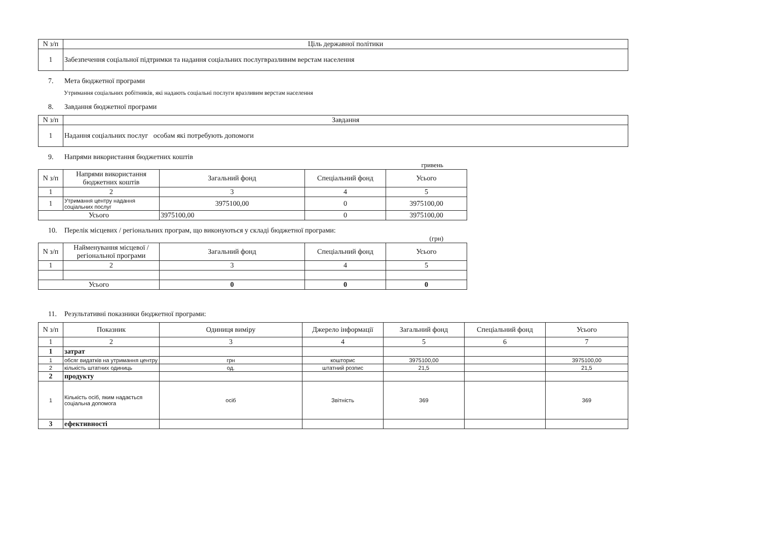| N з/п | Ціль державної політики |
| --- | --- |
| 1 | Забезпечення соціальної підтримки та надання соціальних послугвразливим верстам населення |
7. Мета бюджетної програми
Утримання соціальних робітників, які надають соціальні послуги вразливим верстам населення
8. Завдання бюджетної програми
| N з/п | Завдання |
| --- | --- |
| 1 | Надання соціальних послуг особам які потребують допомоги |
9. Напрями використання бюджетних коштів
гривень
| N з/п | Напрями використання бюджетних коштів | Загальний фонд | Спеціальний фонд | Усього |
| --- | --- | --- | --- | --- |
| 1 | 2 | 3 | 4 | 5 |
| 1 | Утримання центру надання соціальних послуг | 3975100,00 | 0 | 3975100,00 |
| Усього | | 3975100,00 | 0 | 3975100,00 |
10. Перелік місцевих / регіональних програм, що виконуються у складі бюджетної програми:
(грн)
| N з/п | Найменування місцевої / регіональної програми | Загальний фонд | Спеціальний фонд | Усього |
| --- | --- | --- | --- | --- |
| 1 | 2 | 3 | 4 | 5 |
| Усього | | 0 | 0 | 0 |
11. Результативні показники бюджетної програми:
| N з/п | Показник | Одиниця виміру | Джерело інформації | Загальний фонд | Спеціальний фонд | Усього |
| --- | --- | --- | --- | --- | --- | --- |
| 1 | 2 | 3 | 4 | 5 | 6 | 7 |
| 1 | затрат | | | | | |
| 1 | обсяг видатків на утримання центру | грн | кошторис | 3975100,00 | | 3975100,00 |
| 2 | кількість штатних одиниць | од. | штатний розпис | 21,5 | | 21,5 |
| 2 | продукту | | | | | |
| 1 | Кількість осіб, яким надається соціальна допомога | осіб | Звітність | 369 | | 369 |
| 3 | ефективності | | | | | |